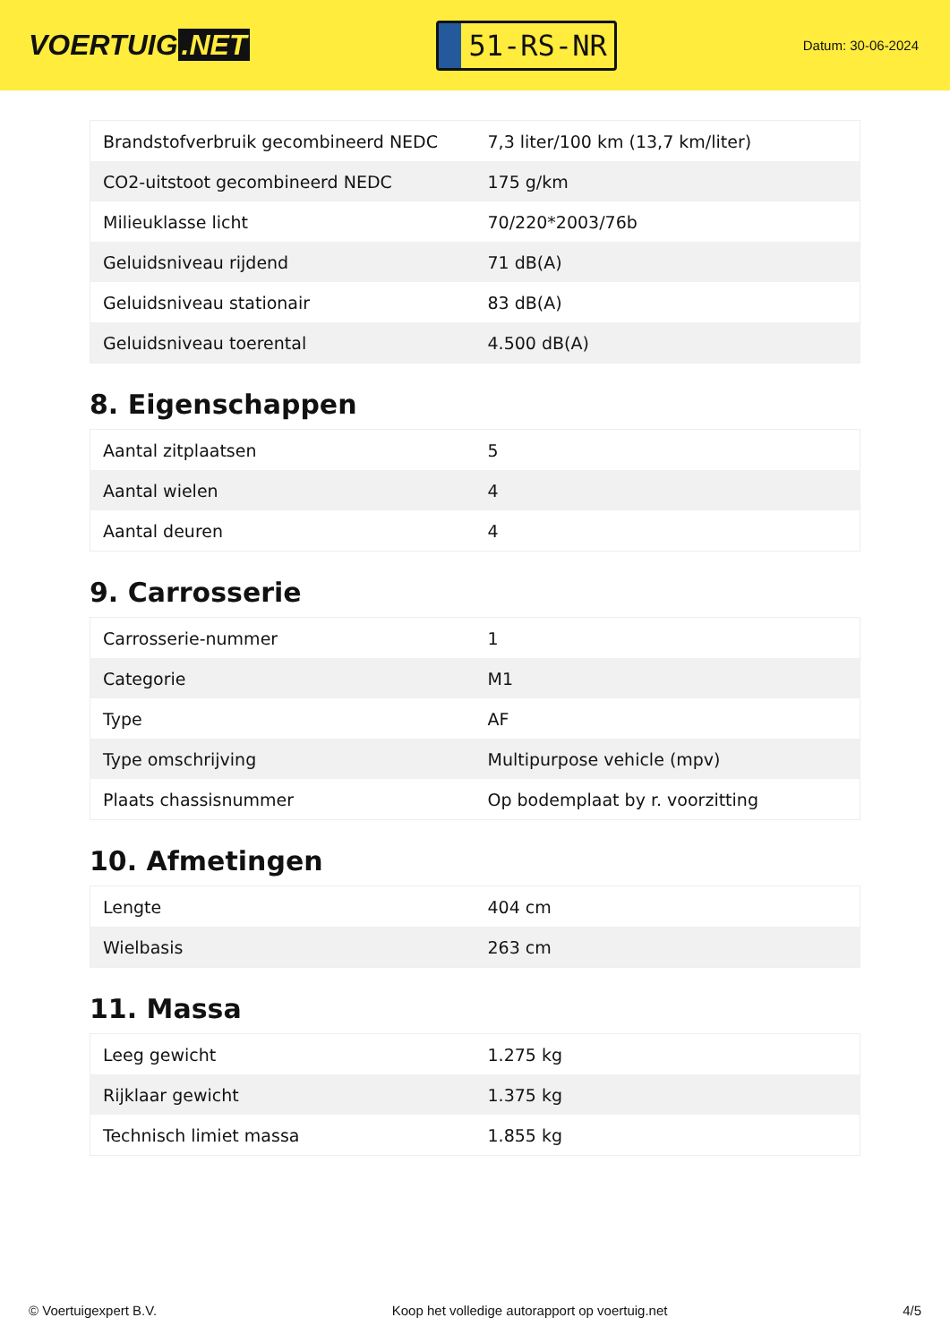VOERTUIG.NET
51-RS-NR
Datum: 30-06-2024
| Brandstofverbruik gecombineerd NEDC | 7,3 liter/100 km (13,7 km/liter) |
| CO2-uitstoot gecombineerd NEDC | 175 g/km |
| Milieuklasse licht | 70/220*2003/76b |
| Geluidsniveau rijdend | 71 dB(A) |
| Geluidsniveau stationair | 83 dB(A) |
| Geluidsniveau toerental | 4.500 dB(A) |
8. Eigenschappen
| Aantal zitplaatsen | 5 |
| Aantal wielen | 4 |
| Aantal deuren | 4 |
9. Carrosserie
| Carrosserie-nummer | 1 |
| Categorie | M1 |
| Type | AF |
| Type omschrijving | Multipurpose vehicle (mpv) |
| Plaats chassisnummer | Op bodemplaat by r. voorzitting |
10. Afmetingen
| Lengte | 404 cm |
| Wielbasis | 263 cm |
11. Massa
| Leeg gewicht | 1.275 kg |
| Rijklaar gewicht | 1.375 kg |
| Technisch limiet massa | 1.855 kg |
© Voertuigexpert B.V. Koop het volledige autorapport op voertuig.net 4/5